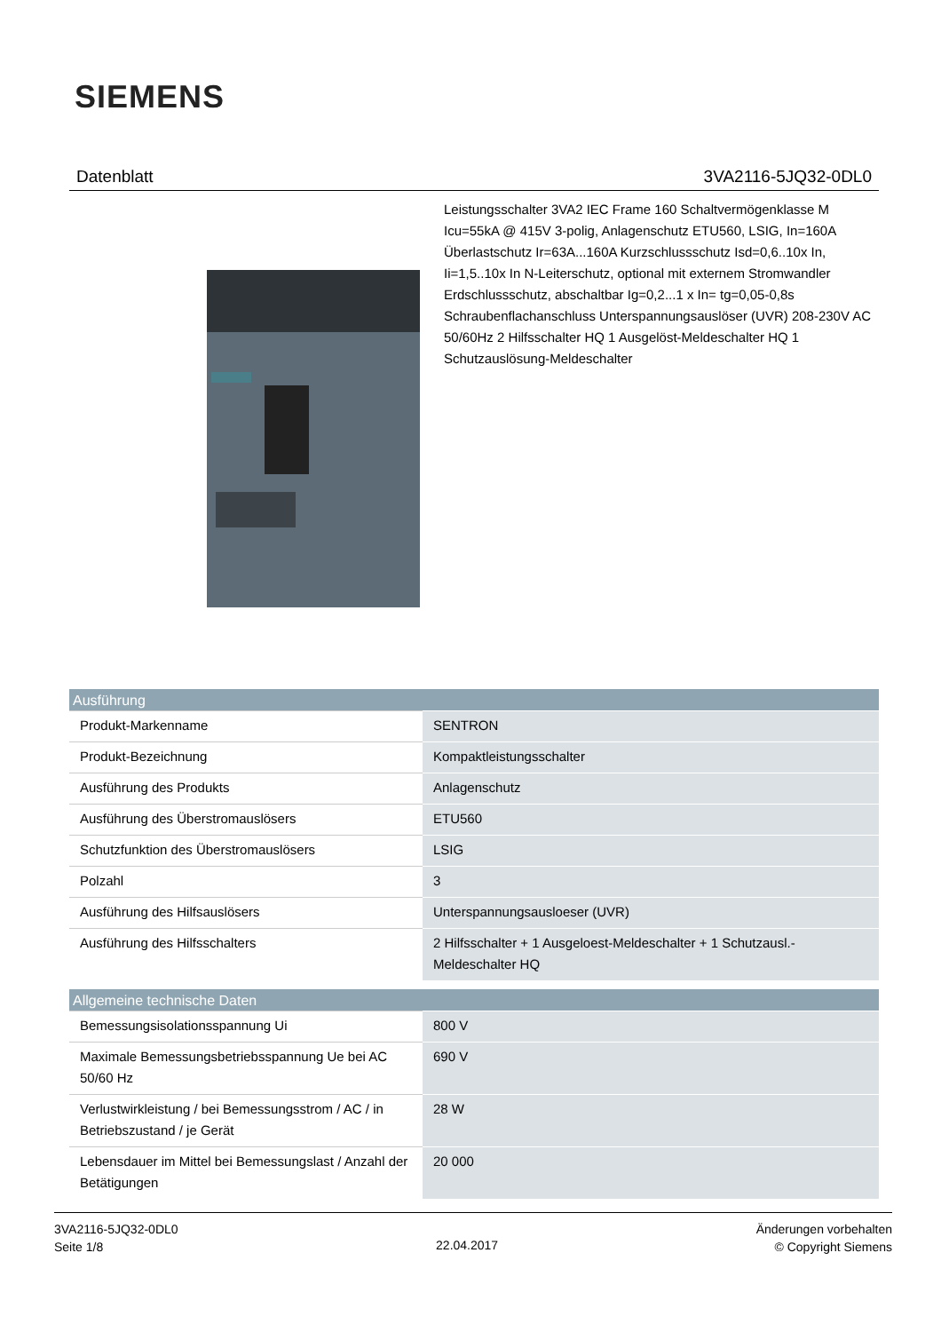SIEMENS
Datenblatt 3VA2116-5JQ32-0DL0
Leistungsschalter 3VA2 IEC Frame 160 Schaltvermögenklasse M Icu=55kA @ 415V 3-polig, Anlagenschutz ETU560, LSIG, In=160A Überlastschutz Ir=63A...160A Kurzschlussschutz Isd=0,6..10x In, Ii=1,5..10x In N-Leiterschutz, optional mit externem Stromwandler Erdschlussschutz, abschaltbar Ig=0,2...1 x In= tg=0,05-0,8s Schraubenflachanschluss Unterspannungsauslöser (UVR) 208-230V AC 50/60Hz 2 Hilfsschalter HQ 1 Ausgelöst-Meldeschalter HQ 1 Schutzauslösung-Meldeschalter
| Ausführung | |
| --- | --- |
| Produkt-Markenname | SENTRON |
| Produkt-Bezeichnung | Kompaktleistungsschalter |
| Ausführung des Produkts | Anlagenschutz |
| Ausführung des Überstromauslösers | ETU560 |
| Schutzfunktion des Überstromauslösers | LSIG |
| Polzahl | 3 |
| Ausführung des Hilfsauslösers | Unterspannungsausloeser (UVR) |
| Ausführung des Hilfsschalters | 2 Hilfsschalter + 1 Ausgeloest-Meldeschalter + 1 Schutzausl.-Meldeschalter HQ |
| Allgemeine technische Daten | |
| --- | --- |
| Bemessungsisolationsspannung Ui | 800 V |
| Maximale Bemessungsbetriebsspannung Ue bei AC 50/60 Hz | 690 V |
| Verlustwirkleistung / bei Bemessungsstrom / AC / in Betriebszustand / je Gerät | 28 W |
| Lebensdauer im Mittel bei Bemessungslast / Anzahl der Betätigungen | 20 000 |
3VA2116-5JQ32-0DL0
Seite 1/8
22.04.2017
Änderungen vorbehalten
© Copyright Siemens